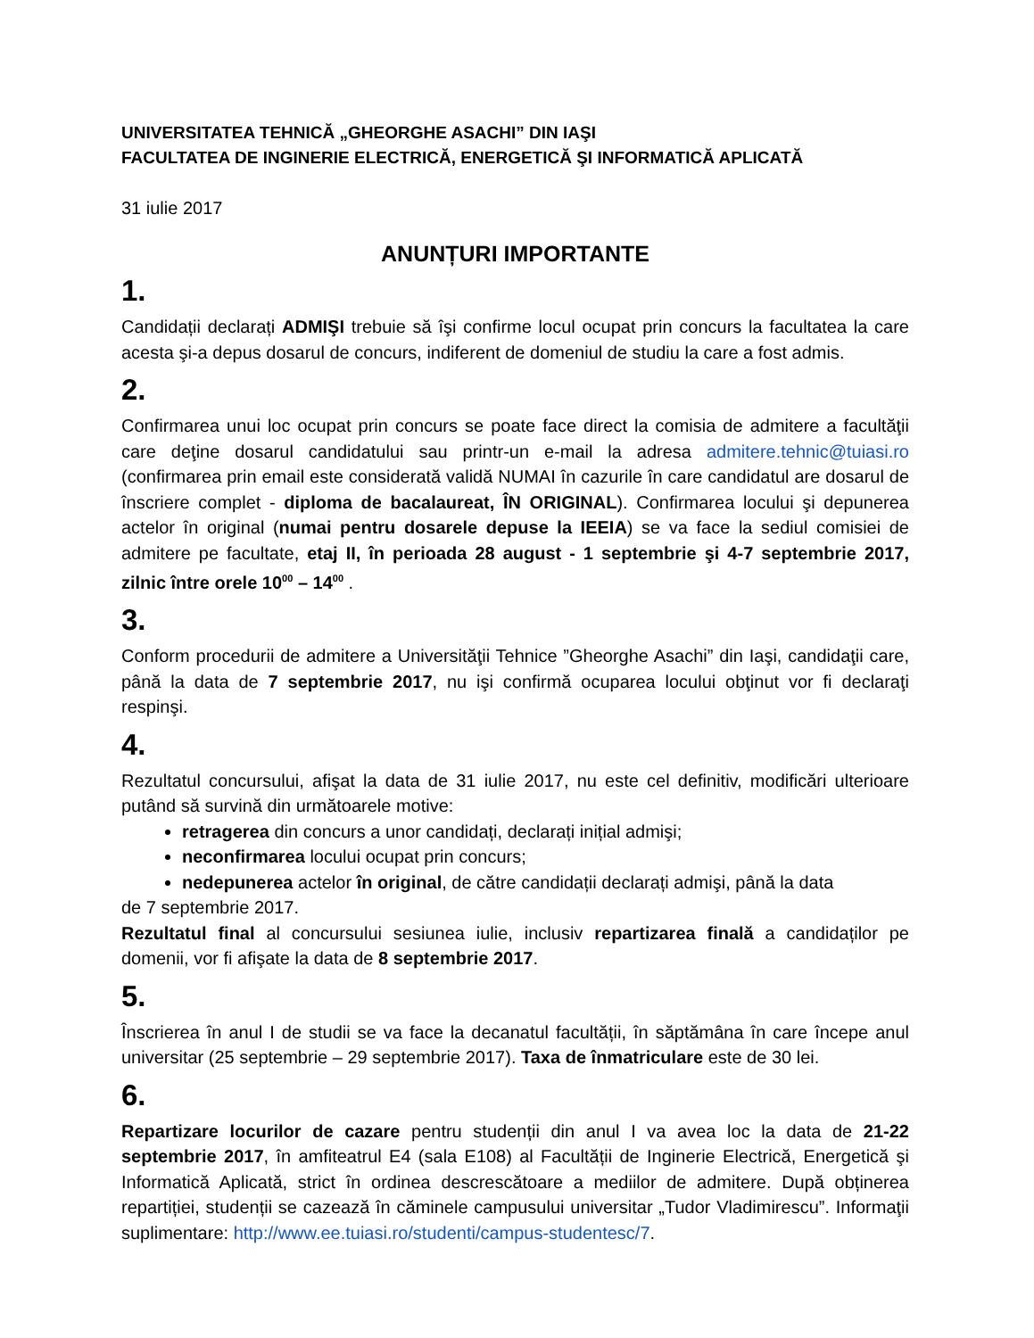UNIVERSITATEA TEHNICĂ „GHEORGHE ASACHI” DIN IAŞI
FACULTATEA DE INGINERIE ELECTRICĂ, ENERGETICĂ ŞI INFORMATICĂ APLICATĂ
31 iulie 2017
ANUNȚURI IMPORTANTE
1.
Candidații declarați ADMIŞI trebuie să îşi confirme locul ocupat prin concurs la facultatea la care acesta şi-a depus dosarul de concurs, indiferent de domeniul de studiu la care a fost admis.
2.
Confirmarea unui loc ocupat prin concurs se poate face direct la comisia de admitere a facultăţii care deţine dosarul candidatului sau printr-un e-mail la adresa admitere.tehnic@tuiasi.ro (confirmarea prin email este considerată validă NUMAI în cazurile în care candidatul are dosarul de înscriere complet - diploma de bacalaureat, ÎN ORIGINAL). Confirmarea locului şi depunerea actelor în original (numai pentru dosarele depuse la IEEIA) se va face la sediul comisiei de admitere pe facultate, etaj II, în perioada 28 august - 1 septembrie şi 4-7 septembrie 2017, zilnic între orele 10<sup>00</sup> – 14<sup>00</sup> .
3.
Conform procedurii de admitere a Universităţii Tehnice ”Gheorghe Asachi” din Iaşi, candidaţii care, până la data de 7 septembrie 2017, nu işi confirmă ocuparea locului obţinut vor fi declaraţi respinşi.
4.
Rezultatul concursului, afişat la data de 31 iulie 2017, nu este cel definitiv, modificări ulterioare putând să survină din următoarele motive:
retragerea din concurs a unor candidați, declarați inițial admişi;
neconfirmarea locului ocupat prin concurs;
nedepunerea actelor în original, de către candidații declarați admişi, până la data
de 7 septembrie 2017.
Rezultatul final al concursului sesiunea iulie, inclusiv repartizarea finală a candidaților pe domenii, vor fi afişate la data de 8 septembrie 2017.
5.
Înscrierea în anul I de studii se va face la decanatul facultății, în săptămâna în care începe anul universitar (25 septembrie – 29 septembrie 2017). Taxa de înmatriculare este de 30 lei.
6.
Repartizare locurilor de cazare pentru studenții din anul I va avea loc la data de 21-22 septembrie 2017, în amfiteatrul E4 (sala E108) al Facultății de Inginerie Electrică, Energetică şi Informatică Aplicată, strict în ordinea descrescătoare a mediilor de admitere. După obținerea repartiției, studenții se cazează în căminele campusului universitar „Tudor Vladimirescu”. Informaţii suplimentare: http://www.ee.tuiasi.ro/studenti/campus-studentesc/7.